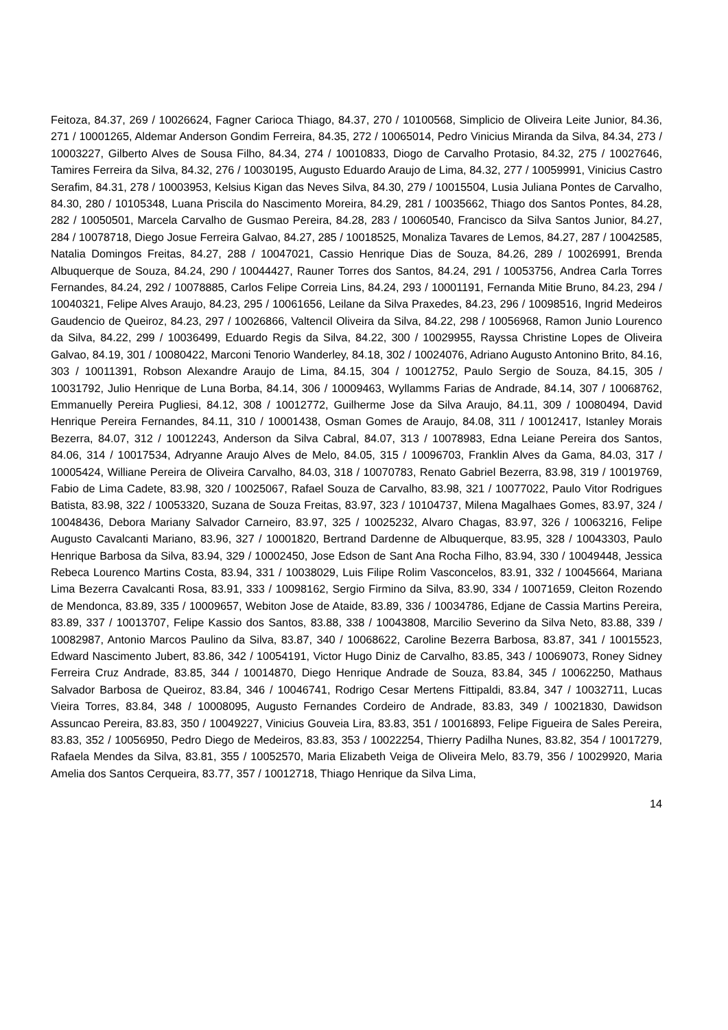Feitoza, 84.37, 269 / 10026624, Fagner Carioca Thiago, 84.37, 270 / 10100568, Simplicio de Oliveira Leite Junior, 84.36, 271 / 10001265, Aldemar Anderson Gondim Ferreira, 84.35, 272 / 10065014, Pedro Vinicius Miranda da Silva, 84.34, 273 / 10003227, Gilberto Alves de Sousa Filho, 84.34, 274 / 10010833, Diogo de Carvalho Protasio, 84.32, 275 / 10027646, Tamires Ferreira da Silva, 84.32, 276 / 10030195, Augusto Eduardo Araujo de Lima, 84.32, 277 / 10059991, Vinicius Castro Serafim, 84.31, 278 / 10003953, Kelsius Kigan das Neves Silva, 84.30, 279 / 10015504, Lusia Juliana Pontes de Carvalho, 84.30, 280 / 10105348, Luana Priscila do Nascimento Moreira, 84.29, 281 / 10035662, Thiago dos Santos Pontes, 84.28, 282 / 10050501, Marcela Carvalho de Gusmao Pereira, 84.28, 283 / 10060540, Francisco da Silva Santos Junior, 84.27, 284 / 10078718, Diego Josue Ferreira Galvao, 84.27, 285 / 10018525, Monaliza Tavares de Lemos, 84.27, 287 / 10042585, Natalia Domingos Freitas, 84.27, 288 / 10047021, Cassio Henrique Dias de Souza, 84.26, 289 / 10026991, Brenda Albuquerque de Souza, 84.24, 290 / 10044427, Rauner Torres dos Santos, 84.24, 291 / 10053756, Andrea Carla Torres Fernandes, 84.24, 292 / 10078885, Carlos Felipe Correia Lins, 84.24, 293 / 10001191, Fernanda Mitie Bruno, 84.23, 294 / 10040321, Felipe Alves Araujo, 84.23, 295 / 10061656, Leilane da Silva Praxedes, 84.23, 296 / 10098516, Ingrid Medeiros Gaudencio de Queiroz, 84.23, 297 / 10026866, Valtencil Oliveira da Silva, 84.22, 298 / 10056968, Ramon Junio Lourenco da Silva, 84.22, 299 / 10036499, Eduardo Regis da Silva, 84.22, 300 / 10029955, Rayssa Christine Lopes de Oliveira Galvao, 84.19, 301 / 10080422, Marconi Tenorio Wanderley, 84.18, 302 / 10024076, Adriano Augusto Antonino Brito, 84.16, 303 / 10011391, Robson Alexandre Araujo de Lima, 84.15, 304 / 10012752, Paulo Sergio de Souza, 84.15, 305 / 10031792, Julio Henrique de Luna Borba, 84.14, 306 / 10009463, Wyllamms Farias de Andrade, 84.14, 307 / 10068762, Emmanuelly Pereira Pugliesi, 84.12, 308 / 10012772, Guilherme Jose da Silva Araujo, 84.11, 309 / 10080494, David Henrique Pereira Fernandes, 84.11, 310 / 10001438, Osman Gomes de Araujo, 84.08, 311 / 10012417, Istanley Morais Bezerra, 84.07, 312 / 10012243, Anderson da Silva Cabral, 84.07, 313 / 10078983, Edna Leiane Pereira dos Santos, 84.06, 314 / 10017534, Adryanne Araujo Alves de Melo, 84.05, 315 / 10096703, Franklin Alves da Gama, 84.03, 317 / 10005424, Williane Pereira de Oliveira Carvalho, 84.03, 318 / 10070783, Renato Gabriel Bezerra, 83.98, 319 / 10019769, Fabio de Lima Cadete, 83.98, 320 / 10025067, Rafael Souza de Carvalho, 83.98, 321 / 10077022, Paulo Vitor Rodrigues Batista, 83.98, 322 / 10053320, Suzana de Souza Freitas, 83.97, 323 / 10104737, Milena Magalhaes Gomes, 83.97, 324 / 10048436, Debora Mariany Salvador Carneiro, 83.97, 325 / 10025232, Alvaro Chagas, 83.97, 326 / 10063216, Felipe Augusto Cavalcanti Mariano, 83.96, 327 / 10001820, Bertrand Dardenne de Albuquerque, 83.95, 328 / 10043303, Paulo Henrique Barbosa da Silva, 83.94, 329 / 10002450, Jose Edson de Sant Ana Rocha Filho, 83.94, 330 / 10049448, Jessica Rebeca Lourenco Martins Costa, 83.94, 331 / 10038029, Luis Filipe Rolim Vasconcelos, 83.91, 332 / 10045664, Mariana Lima Bezerra Cavalcanti Rosa, 83.91, 333 / 10098162, Sergio Firmino da Silva, 83.90, 334 / 10071659, Cleiton Rozendo de Mendonca, 83.89, 335 / 10009657, Webiton Jose de Ataide, 83.89, 336 / 10034786, Edjane de Cassia Martins Pereira, 83.89, 337 / 10013707, Felipe Kassio dos Santos, 83.88, 338 / 10043808, Marcilio Severino da Silva Neto, 83.88, 339 / 10082987, Antonio Marcos Paulino da Silva, 83.87, 340 / 10068622, Caroline Bezerra Barbosa, 83.87, 341 / 10015523, Edward Nascimento Jubert, 83.86, 342 / 10054191, Victor Hugo Diniz de Carvalho, 83.85, 343 / 10069073, Roney Sidney Ferreira Cruz Andrade, 83.85, 344 / 10014870, Diego Henrique Andrade de Souza, 83.84, 345 / 10062250, Mathaus Salvador Barbosa de Queiroz, 83.84, 346 / 10046741, Rodrigo Cesar Mertens Fittipaldi, 83.84, 347 / 10032711, Lucas Vieira Torres, 83.84, 348 / 10008095, Augusto Fernandes Cordeiro de Andrade, 83.83, 349 / 10021830, Dawidson Assuncao Pereira, 83.83, 350 / 10049227, Vinicius Gouveia Lira, 83.83, 351 / 10016893, Felipe Figueira de Sales Pereira, 83.83, 352 / 10056950, Pedro Diego de Medeiros, 83.83, 353 / 10022254, Thierry Padilha Nunes, 83.82, 354 / 10017279, Rafaela Mendes da Silva, 83.81, 355 / 10052570, Maria Elizabeth Veiga de Oliveira Melo, 83.79, 356 / 10029920, Maria Amelia dos Santos Cerqueira, 83.77, 357 / 10012718, Thiago Henrique da Silva Lima,
14